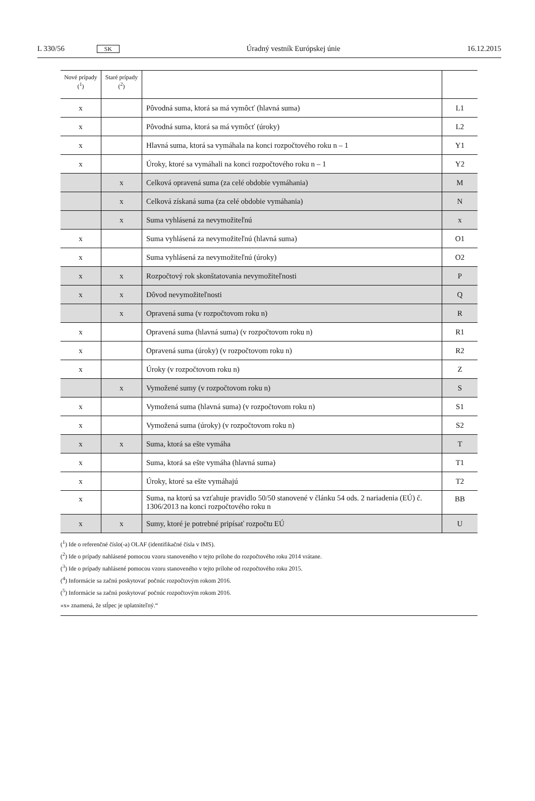L 330/56 SK Úradný vestník Európskej únie 16.12.2015
| Nové prípady (<sup>1</sup>) | Staré prípady (<sup>2</sup>) | | |
| --- | --- | --- | --- |
| x | | Pôvodná suma, ktorá sa má vymôcť (hlavná suma) | L1 |
| x | | Pôvodná suma, ktorá sa má vymôcť (úroky) | L2 |
| x | | Hlavná suma, ktorá sa vymáhala na konci rozpočtového roku n – 1 | Y1 |
| x | | Úroky, ktoré sa vymáhali na konci rozpočtového roku n – 1 | Y2 |
| | x | Celková opravená suma (za celé obdobie vymáhania) | M |
| | x | Celková získaná suma (za celé obdobie vymáhania) | N |
| | x | Suma vyhlásená za nevymožiteľnú | x |
| x | | Suma vyhlásená za nevymožiteľnú (hlavná suma) | O1 |
| x | | Suma vyhlásená za nevymožiteľnú (úroky) | O2 |
| x | x | Rozpočtový rok skonštatovania nevymožiteľnosti | P |
| x | x | Dôvod nevymožiteľnosti | Q |
| | x | Opravená suma (v rozpočtovom roku n) | R |
| x | | Opravená suma (hlavná suma) (v rozpočtovom roku n) | R1 |
| x | | Opravená suma (úroky) (v rozpočtovom roku n) | R2 |
| x | | Úroky (v rozpočtovom roku n) | Z |
| | x | Vymožené sumy (v rozpočtovom roku n) | S |
| x | | Vymožená suma (hlavná suma) (v rozpočtovom roku n) | S1 |
| x | | Vymožená suma (úroky) (v rozpočtovom roku n) | S2 |
| x | x | Suma, ktorá sa ešte vymáha | T |
| x | | Suma, ktorá sa ešte vymáha (hlavná suma) | T1 |
| x | | Úroky, ktoré sa ešte vymáhajú | T2 |
| x | | Suma, na ktorú sa vzťahuje pravidlo 50/50 stanovené v článku 54 ods. 2 nariadenia (EÚ) č. 1306/2013 na konci rozpočtového roku n | BB |
| x | x | Sumy, ktoré je potrebné pripísať rozpočtu EÚ | U |
(<sup>1</sup>) Ide o referenčné číslo(-a) OLAF (identifikačné čísla v IMS).
(<sup>2</sup>) Ide o prípady nahlásené pomocou vzoru stanoveného v tejto prílohe do rozpočtového roku 2014 vrátane.
(<sup>3</sup>) Ide o prípady nahlásené pomocou vzoru stanoveného v tejto prílohe od rozpočtového roku 2015.
(<sup>4</sup>) Informácie sa začnú poskytovať počnúc rozpočtovým rokom 2016.
(<sup>5</sup>) Informácie sa začnú poskytovať počnúc rozpočtovým rokom 2016.
»x« znamená, že stĺpec je uplatniteľný.“